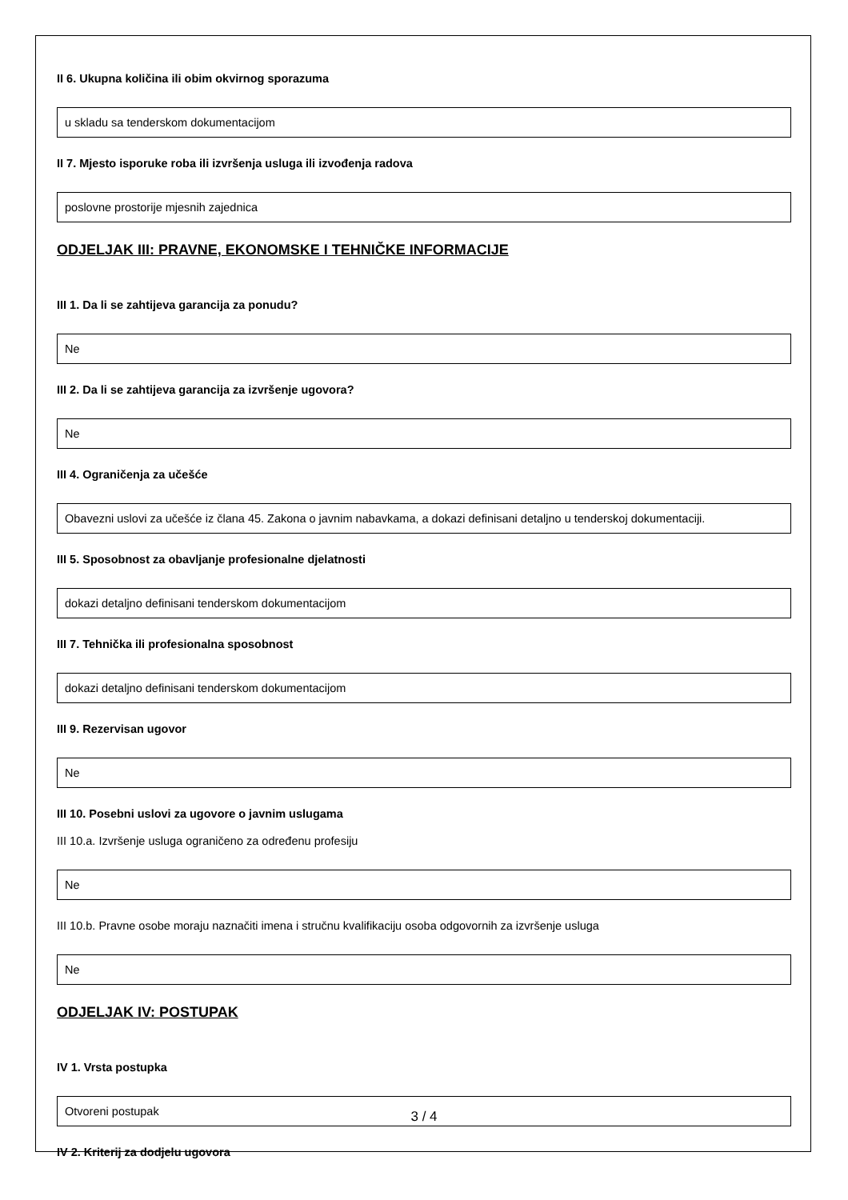II 6. Ukupna količina ili obim okvirnog sporazuma
u skladu sa tenderskom dokumentacijom
II 7. Mjesto isporuke roba ili izvršenja usluga ili izvođenja radova
poslovne prostorije mjesnih zajednica
ODJELJAK III: PRAVNE, EKONOMSKE I TEHNIČKE INFORMACIJE
III 1. Da li se zahtijeva garancija za ponudu?
Ne
III 2. Da li se zahtijeva garancija za izvršenje ugovora?
Ne
III 4. Ograničenja za učešće
Obavezni uslovi za učešće iz člana 45. Zakona o javnim nabavkama, a dokazi definisani detaljno u tenderskoj dokumentaciji.
III 5. Sposobnost za obavljanje profesionalne djelatnosti
dokazi detaljno definisani tenderskom dokumentacijom
III 7. Tehnička ili profesionalna sposobnost
dokazi detaljno definisani tenderskom dokumentacijom
III 9. Rezervisan ugovor
Ne
III 10. Posebni uslovi za ugovore o javnim uslugama
III 10.a. Izvršenje usluga ograničeno za određenu profesiju
Ne
III 10.b. Pravne osobe moraju naznačiti imena i stručnu kvalifikaciju osoba odgovornih za izvršenje usluga
Ne
ODJELJAK IV: POSTUPAK
IV 1. Vrsta postupka
Otvoreni postupak
IV 2. Kriterij za dodjelu ugovora
3 / 4